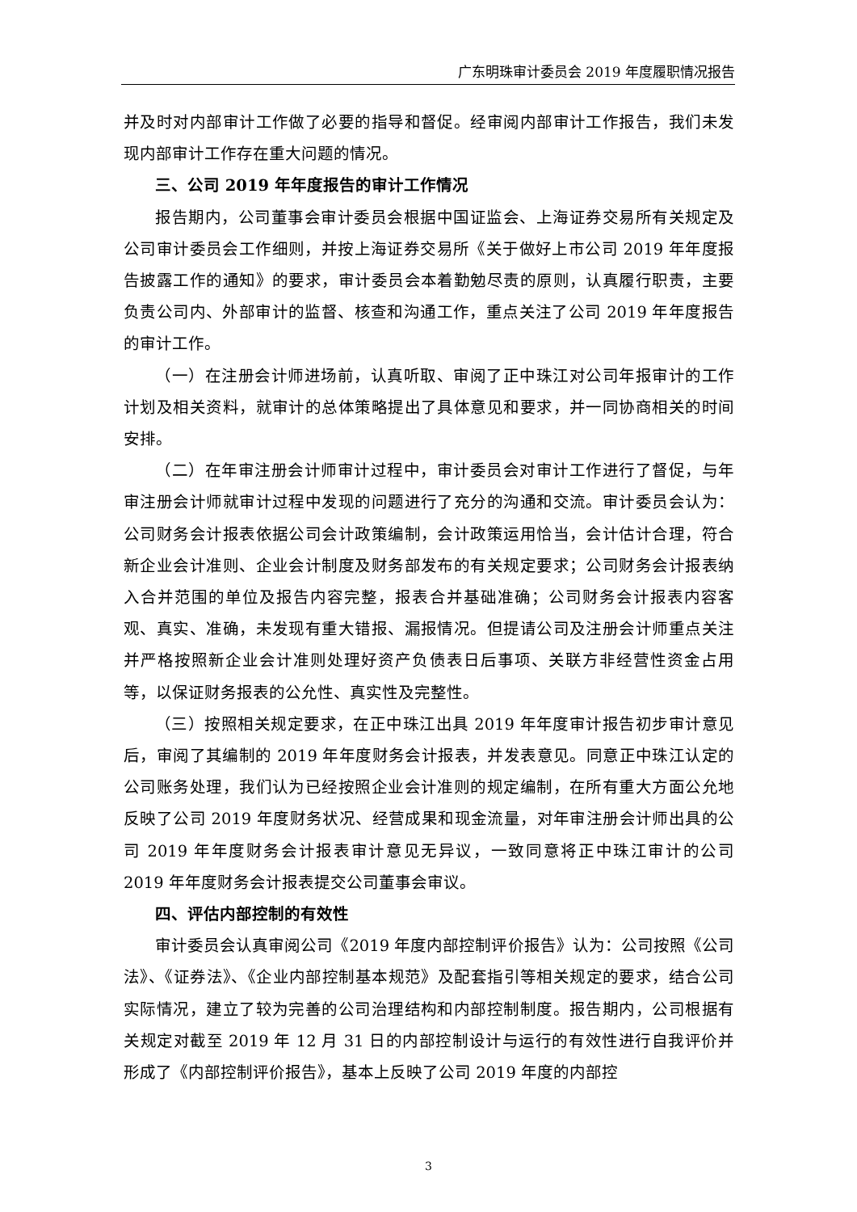广东明珠审计委员会 2019 年度履职情况报告
并及时对内部审计工作做了必要的指导和督促。经审阅内部审计工作报告，我们未发现内部审计工作存在重大问题的情况。
三、公司 2019 年年度报告的审计工作情况
报告期内，公司董事会审计委员会根据中国证监会、上海证券交易所有关规定及公司审计委员会工作细则，并按上海证券交易所《关于做好上市公司 2019 年年度报告披露工作的通知》的要求，审计委员会本着勤勉尽责的原则，认真履行职责，主要负责公司内、外部审计的监督、核查和沟通工作，重点关注了公司 2019 年年度报告的审计工作。
（一）在注册会计师进场前，认真听取、审阅了正中珠江对公司年报审计的工作计划及相关资料，就审计的总体策略提出了具体意见和要求，并一同协商相关的时间安排。
（二）在年审注册会计师审计过程中，审计委员会对审计工作进行了督促，与年审注册会计师就审计过程中发现的问题进行了充分的沟通和交流。审计委员会认为：公司财务会计报表依据公司会计政策编制，会计政策运用恰当，会计估计合理，符合新企业会计准则、企业会计制度及财务部发布的有关规定要求；公司财务会计报表纳入合并范围的单位及报告内容完整，报表合并基础准确；公司财务会计报表内容客观、真实、准确，未发现有重大错报、漏报情况。但提请公司及注册会计师重点关注并严格按照新企业会计准则处理好资产负债表日后事项、关联方非经营性资金占用等，以保证财务报表的公允性、真实性及完整性。
（三）按照相关规定要求，在正中珠江出具 2019 年年度审计报告初步审计意见后，审阅了其编制的 2019 年年度财务会计报表，并发表意见。同意正中珠江认定的公司账务处理，我们认为已经按照企业会计准则的规定编制，在所有重大方面公允地反映了公司 2019 年度财务状况、经营成果和现金流量，对年审注册会计师出具的公司 2019 年年度财务会计报表审计意见无异议，一致同意将正中珠江审计的公司 2019 年年度财务会计报表提交公司董事会审议。
四、评估内部控制的有效性
审计委员会认真审阅公司《2019 年度内部控制评价报告》认为：公司按照《公司法》、《证券法》、《企业内部控制基本规范》及配套指引等相关规定的要求，结合公司实际情况，建立了较为完善的公司治理结构和内部控制制度。报告期内，公司根据有关规定对截至 2019 年 12 月 31 日的内部控制设计与运行的有效性进行自我评价并形成了《内部控制评价报告》，基本上反映了公司 2019 年度的内部控
3